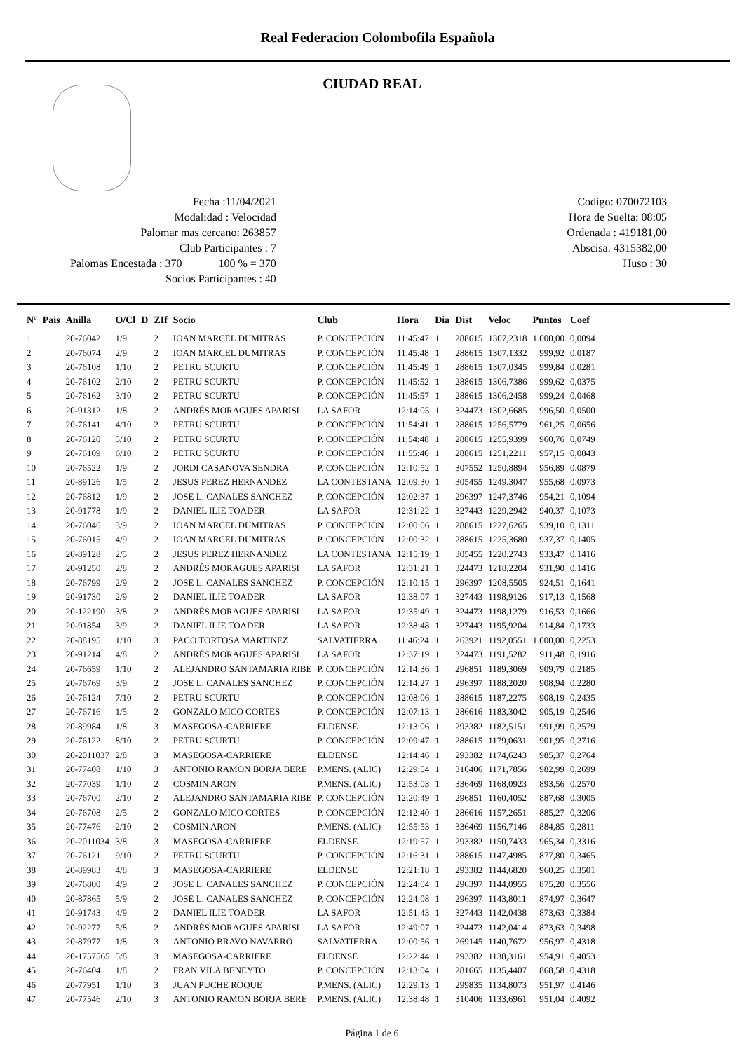Real Federacion Colombofila Española
CIUDAD REAL
Fecha :11/04/2021
Modalidad : Velocidad
Palomar mas cercano: 263857
Club Participantes : 7
Palomas Encestada : 370 100 % = 370
Socios Participantes : 40
Codigo: 070072103
Hora de Suelta: 08:05
Ordenada : 419181,00
Abscisa: 4315382,00
Huso : 30
| Nº | Pais | Anilla | O/Cl | D | ZIf | Socio | Club | Hora | Dia | Dist | Veloc | Puntos | Coef |
| --- | --- | --- | --- | --- | --- | --- | --- | --- | --- | --- | --- | --- | --- |
| 1 | | 20-76042 | 1/9 | | 2 | IOAN MARCEL DUMITRAS | P. CONCEPCIÓN | 11:45:47 | 1 | 288615 | 1307,2318 | 1.000,00 | 0,0094 |
| 2 | | 20-76074 | 2/9 | | 2 | IOAN MARCEL DUMITRAS | P. CONCEPCIÓN | 11:45:48 | 1 | 288615 | 1307,1332 | 999,92 | 0,0187 |
| 3 | | 20-76108 | 1/10 | | 2 | PETRU SCURTU | P. CONCEPCIÓN | 11:45:49 | 1 | 288615 | 1307,0345 | 999,84 | 0,0281 |
| 4 | | 20-76102 | 2/10 | | 2 | PETRU SCURTU | P. CONCEPCIÓN | 11:45:52 | 1 | 288615 | 1306,7386 | 999,62 | 0,0375 |
| 5 | | 20-76162 | 3/10 | | 2 | PETRU SCURTU | P. CONCEPCIÓN | 11:45:57 | 1 | 288615 | 1306,2458 | 999,24 | 0,0468 |
| 6 | | 20-91312 | 1/8 | | 2 | ANDRÉS MORAGUES APARISI | LA SAFOR | 12:14:05 | 1 | 324473 | 1302,6685 | 996,50 | 0,0500 |
| 7 | | 20-76141 | 4/10 | | 2 | PETRU SCURTU | P. CONCEPCIÓN | 11:54:41 | 1 | 288615 | 1256,5779 | 961,25 | 0,0656 |
| 8 | | 20-76120 | 5/10 | | 2 | PETRU SCURTU | P. CONCEPCIÓN | 11:54:48 | 1 | 288615 | 1255,9399 | 960,76 | 0,0749 |
| 9 | | 20-76109 | 6/10 | | 2 | PETRU SCURTU | P. CONCEPCIÓN | 11:55:40 | 1 | 288615 | 1251,2211 | 957,15 | 0,0843 |
| 10 | | 20-76522 | 1/9 | | 2 | JORDI CASANOVA SENDRA | P. CONCEPCIÓN | 12:10:52 | 1 | 307552 | 1250,8894 | 956,89 | 0,0879 |
| 11 | | 20-89126 | 1/5 | | 2 | JESUS PEREZ HERNANDEZ | LA CONTESTANA | 12:09:30 | 1 | 305455 | 1249,3047 | 955,68 | 0,0973 |
| 12 | | 20-76812 | 1/9 | | 2 | JOSE L. CANALES SANCHEZ | P. CONCEPCIÓN | 12:02:37 | 1 | 296397 | 1247,3746 | 954,21 | 0,1094 |
| 13 | | 20-91778 | 1/9 | | 2 | DANIEL ILIE TOADER | LA SAFOR | 12:31:22 | 1 | 327443 | 1229,2942 | 940,37 | 0,1073 |
| 14 | | 20-76046 | 3/9 | | 2 | IOAN MARCEL DUMITRAS | P. CONCEPCIÓN | 12:00:06 | 1 | 288615 | 1227,6265 | 939,10 | 0,1311 |
| 15 | | 20-76015 | 4/9 | | 2 | IOAN MARCEL DUMITRAS | P. CONCEPCIÓN | 12:00:32 | 1 | 288615 | 1225,3680 | 937,37 | 0,1405 |
| 16 | | 20-89128 | 2/5 | | 2 | JESUS PEREZ HERNANDEZ | LA CONTESTANA | 12:15:19 | 1 | 305455 | 1220,2743 | 933,47 | 0,1416 |
| 17 | | 20-91250 | 2/8 | | 2 | ANDRÉS MORAGUES APARISI | LA SAFOR | 12:31:21 | 1 | 324473 | 1218,2204 | 931,90 | 0,1416 |
| 18 | | 20-76799 | 2/9 | | 2 | JOSE L. CANALES SANCHEZ | P. CONCEPCIÓN | 12:10:15 | 1 | 296397 | 1208,5505 | 924,51 | 0,1641 |
| 19 | | 20-91730 | 2/9 | | 2 | DANIEL ILIE TOADER | LA SAFOR | 12:38:07 | 1 | 327443 | 1198,9126 | 917,13 | 0,1568 |
| 20 | | 20-122190 | 3/8 | | 2 | ANDRÉS MORAGUES APARISI | LA SAFOR | 12:35:49 | 1 | 324473 | 1198,1279 | 916,53 | 0,1666 |
| 21 | | 20-91854 | 3/9 | | 2 | DANIEL ILIE TOADER | LA SAFOR | 12:38:48 | 1 | 327443 | 1195,9204 | 914,84 | 0,1733 |
| 22 | | 20-88195 | 1/10 | | 3 | PACO TORTOSA MARTINEZ | SALVATIERRA | 11:46:24 | 1 | 263921 | 1192,0551 | 1.000,00 | 0,2253 |
| 23 | | 20-91214 | 4/8 | | 2 | ANDRÉS MORAGUES APARISI | LA SAFOR | 12:37:19 | 1 | 324473 | 1191,5282 | 911,48 | 0,1916 |
| 24 | | 20-76659 | 1/10 | | 2 | ALEJANDRO SANTAMARIA RIBE | P. CONCEPCIÓN | 12:14:36 | 1 | 296851 | 1189,3069 | 909,79 | 0,2185 |
| 25 | | 20-76769 | 3/9 | | 2 | JOSE L. CANALES SANCHEZ | P. CONCEPCIÓN | 12:14:27 | 1 | 296397 | 1188,2020 | 908,94 | 0,2280 |
| 26 | | 20-76124 | 7/10 | | 2 | PETRU SCURTU | P. CONCEPCIÓN | 12:08:06 | 1 | 288615 | 1187,2275 | 908,19 | 0,2435 |
| 27 | | 20-76716 | 1/5 | | 2 | GONZALO MICO CORTES | P. CONCEPCIÓN | 12:07:13 | 1 | 286616 | 1183,3042 | 905,19 | 0,2546 |
| 28 | | 20-89984 | 1/8 | | 3 | MASEGOSA-CARRIERE | ELDENSE | 12:13:06 | 1 | 293382 | 1182,5151 | 991,99 | 0,2579 |
| 29 | | 20-76122 | 8/10 | | 2 | PETRU SCURTU | P. CONCEPCIÓN | 12:09:47 | 1 | 288615 | 1179,0631 | 901,95 | 0,2716 |
| 30 | | 20-2011037 | 2/8 | | 3 | MASEGOSA-CARRIERE | ELDENSE | 12:14:46 | 1 | 293382 | 1174,6243 | 985,37 | 0,2764 |
| 31 | | 20-77408 | 1/10 | | 3 | ANTONIO RAMON BORJA BERE | P.MENS. (ALIC) | 12:29:54 | 1 | 310406 | 1171,7856 | 982,99 | 0,2699 |
| 32 | | 20-77039 | 1/10 | | 2 | COSMIN ARON | P.MENS. (ALIC) | 12:53:03 | 1 | 336469 | 1168,0923 | 893,56 | 0,2570 |
| 33 | | 20-76700 | 2/10 | | 2 | ALEJANDRO SANTAMARIA RIBE | P. CONCEPCIÓN | 12:20:49 | 1 | 296851 | 1160,4052 | 887,68 | 0,3005 |
| 34 | | 20-76708 | 2/5 | | 2 | GONZALO MICO CORTES | P. CONCEPCIÓN | 12:12:40 | 1 | 286616 | 1157,2651 | 885,27 | 0,3206 |
| 35 | | 20-77476 | 2/10 | | 2 | COSMIN ARON | P.MENS. (ALIC) | 12:55:53 | 1 | 336469 | 1156,7146 | 884,85 | 0,2811 |
| 36 | | 20-2011034 | 3/8 | | 3 | MASEGOSA-CARRIERE | ELDENSE | 12:19:57 | 1 | 293382 | 1150,7433 | 965,34 | 0,3316 |
| 37 | | 20-76121 | 9/10 | | 2 | PETRU SCURTU | P. CONCEPCIÓN | 12:16:31 | 1 | 288615 | 1147,4985 | 877,80 | 0,3465 |
| 38 | | 20-89983 | 4/8 | | 3 | MASEGOSA-CARRIERE | ELDENSE | 12:21:18 | 1 | 293382 | 1144,6820 | 960,25 | 0,3501 |
| 39 | | 20-76800 | 4/9 | | 2 | JOSE L. CANALES SANCHEZ | P. CONCEPCIÓN | 12:24:04 | 1 | 296397 | 1144,0955 | 875,20 | 0,3556 |
| 40 | | 20-87865 | 5/9 | | 2 | JOSE L. CANALES SANCHEZ | P. CONCEPCIÓN | 12:24:08 | 1 | 296397 | 1143,8011 | 874,97 | 0,3647 |
| 41 | | 20-91743 | 4/9 | | 2 | DANIEL ILIE TOADER | LA SAFOR | 12:51:43 | 1 | 327443 | 1142,0438 | 873,63 | 0,3384 |
| 42 | | 20-92277 | 5/8 | | 2 | ANDRÉS MORAGUES APARISI | LA SAFOR | 12:49:07 | 1 | 324473 | 1142,0414 | 873,63 | 0,3498 |
| 43 | | 20-87977 | 1/8 | | 3 | ANTONIO BRAVO NAVARRO | SALVATIERRA | 12:00:56 | 1 | 269145 | 1140,7672 | 956,97 | 0,4318 |
| 44 | | 20-1757565 | 5/8 | | 3 | MASEGOSA-CARRIERE | ELDENSE | 12:22:44 | 1 | 293382 | 1138,3161 | 954,91 | 0,4053 |
| 45 | | 20-76404 | 1/8 | | 2 | FRAN VILA BENEYTO | P. CONCEPCIÓN | 12:13:04 | 1 | 281665 | 1135,4407 | 868,58 | 0,4318 |
| 46 | | 20-77951 | 1/10 | | 3 | JUAN PUCHE ROQUE | P.MENS. (ALIC) | 12:29:13 | 1 | 299835 | 1134,8073 | 951,97 | 0,4146 |
| 47 | | 20-77546 | 2/10 | | 3 | ANTONIO RAMON BORJA BERE | P.MENS. (ALIC) | 12:38:48 | 1 | 310406 | 1133,6961 | 951,04 | 0,4092 |
Página 1 de 6